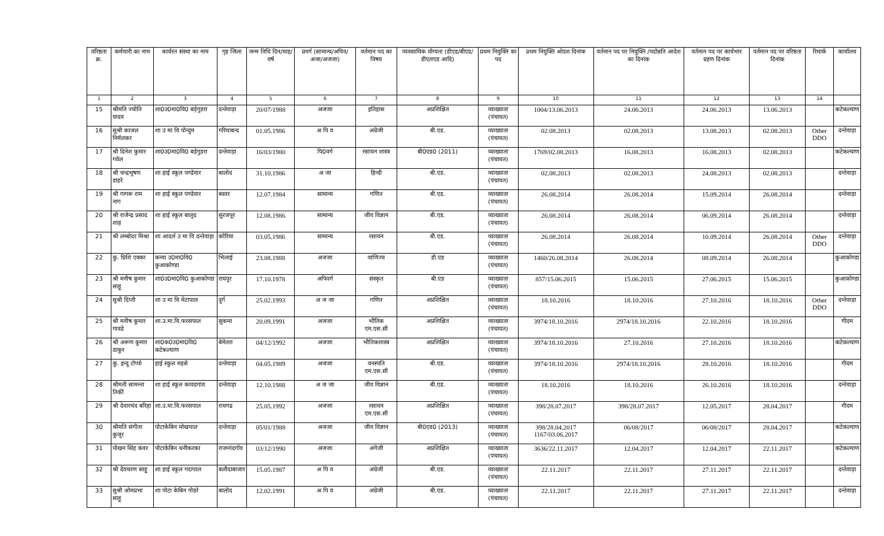| वरिष्ठता क्र. | कर्मचारी का नाम | कार्यरत संस्था का नाम | गृह जिला | जन्म तिथि दिन/माह/ वर्ष | प्रवर्ग (सामान्य/अपिव/अजा/अजजा) | वर्तमान पद का विषय | व्यवसायिक योग्यता (डीएड/बीएड/डीएलएड आदि) | प्रथम नियुक्ति का पद | प्रथम नियुक्ति ओदश दिनांक | वर्तमान पद पर नियुक्ति /पदोन्नति आदेश का दिनांक | वर्तमान पद पर कार्यभार ग्रहण दिनांक | वर्तमान पद पर वरिष्ठता दिनांक | रिमार्क | कार्यालय |
| --- | --- | --- | --- | --- | --- | --- | --- | --- | --- | --- | --- | --- | --- | --- |
| 1 | 2 | 3 | 4 | 5 | 6 | 7 | 8 | 9 | 10 | 11 | 12 | 13 | 14 | |
| 15 | श्रीमति ज्योति यादव | शा0उ0मा0वि0 बड़ेगुडरा | दन्तेवाड़ा | 20/07/1988 | अजजा | इतिहास | अप्रशिक्षित | व्याख्याता (पंचायत) | 1004/13.06.2013 | 24.06.2013 | 24.06.2013 | 13.06.2013 | | कटेकल्याण |
| 16 | सुश्री काजल निर्मलकर | शा उ मा वि पोन्दुम | गरियाबन्द | 01.05.1986 | अ पि व | अंग्रेजी | बी.एड. | व्याख्याता (पंचायत) | 02.08.2013 | 02.08.2013 | 13.08.2013 | 02.08.2013 | Other DDO | दन्तेवाड़ा |
| 17 | श्री दिनेश कुमार गवेल | शा0उ0मा0वि0 बड़ेगुडरा | दन्तेवाड़ा | 16/03/1980 | पि0वर्ग | रसायन शास्त्र | बी0एड0 (2011) | व्याख्याता (पंचायत) | 1769/02.08.2013 | 16.08.2013 | 16.08.2013 | 02.08.2013 | | कटेकल्याण |
| 18 | श्री चन्द्रभूषण डाहरे | शा हाई स्कूल पण्डेवार | बालोद | 31.10.1986 | अ जा | हिन्दी | बी.एड. | व्याख्याता (पंचायत) | 02.08.2013 | 02.08.2013 | 24.08.2013 | 02.08.2013 | | दन्तेवाड़ा |
| 19 | श्री गागरू राम नाग | शा हाई स्कूल पण्डेवार | बस्तर | 12.07.1984 | सामान्य | गणित | बी.एड. | व्याख्याता (पंचायत) | 26.08.2014 | 26.08.2014 | 15.09.2014 | 26.08.2014 | | दन्तेवाड़ा |
| 20 | श्री राजेन्द्र प्रसाद शाह | शा हाई स्कूल बालूद | सुरजपूर | 12.08.1986 | सामान्य | जीव विज्ञान | बी.एड. | व्याख्याता (पंचायत) | 26.08.2014 | 26.08.2014 | 06.09.2014 | 26.08.2014 | | दन्तेवाड़ा |
| 21 | श्री लम्बोदर मिश्रा | शा आदर्श उ मा वि दन्तेवाड़ा | कोरिया | 03.05.1986 | सामान्य | रसायन | बी.एड. | व्याख्याता (पंचायत) | 26.08.2014 | 26.08.2014 | 10.09.2014 | 26.08.2014 | Other DDO | दन्तेवाड़ा |
| 22 | कु. प्रिशि एक्का | कन्या उ0मा0वि0 कुआकोण्डा | भिलाई | 23.08.1988 | अजजा | वाणिज्य | डी.एड | व्याख्याता (पंचायत) | 1460/26.08.2014 | 26.08.2014 | 08.09.2014 | 26.08.2014 | | कुआकोण्डा |
| 23 | श्री मनीष कुमार साहू | शा0उ0मा0वि0 कुआकोण्डा | रायपुर | 17.10.1978 | अपिवर्ग | संस्कृत | बी.एड | व्याख्याता (पंचायत) | 857/15.06.2015 | 15.06.2015 | 27.06.2015 | 15.06.2015 | | कुआकोण्डा |
| 24 | सुश्री दिप्ती | शा उ मा वि मेटापाल | दुर्ग | 25.02.1993 | अ ज जा | गणित | अप्रशिक्षित | व्याख्याता (पंचायत) | 18.10.2016 | 18.10.2016 | 27.10.2016 | 18.10.2016 | Other DDO | दन्तेवाड़ा |
| 25 | श्री मनीष कुमार गावडे | शा.उ.मा.वि.फरसपाल | सुकमा | 20.09.1991 | अजजा | भौतिक एम.एस.सी | अप्रशिक्षित | व्याख्याता (पंचायत) | 3974/18.10.2016 | 2974/18.10.2016 | 22.10.2016 | 18.10.2016 | | गीदम |
| 26 | श्री अरूण कुमार ठाकुर | शा0क0उ0मा0वि0 कटेकल्याण | बेमेतरा | 04/12/1992 | अजजा | भौतिकशास्त्र | अप्रशिक्षित | व्याख्याता (पंचायत) | 3974/18.10.2016 | 27.10.2016 | 27.10.2016 | 18.10.2016 | | कटेकल्याण |
| 27 | कु. इन्दू टोप्पो | हाई स्कुल मड़से | दन्तेवाड़ा | 04.05.1989 | अजजा | वनस्पति एम.एस.सी | बी.एड. | व्याख्याता (पंचायत) | 3974/18.10.2016 | 2974/18.10.2016 | 28.10.2016 | 18.10.2016 | | गीदम |
| 28 | श्रीमती सामन्ता तिर्की | शा हाई स्कूल कावडगांव | दन्तेवाड़ा | 12.10.1988 | अ ज जा | जीव विज्ञान | बी.एड. | व्याख्याता (पंचायत) | 18.10.2016 | 18.10.2016 | 26.10.2016 | 18.10.2016 | | दन्तेवाड़ा |
| 29 | श्री देवारचंद बरिहा | शा.उ.मा.वि.फरसपाल | रायगढ | 25.05.1992 | अजजा | रसायन एम.एस.सी | अप्रशिक्षित | व्याख्याता (पंचायत) | 398/28.07.2017 | 398/28.07.2017 | 12.05.2017 | 28.04.2017 | | गीदम |
| 30 | श्रीमति संगीता कुजूर | पोटाकेबिन मोखपाल | दन्तेवाड़ा | 05/01/1988 | अजजा | जीव विज्ञान | बी0एड0 (2013) | व्याख्याता (पंचायत) | 398/28.04.2017 1167/03.06.2017 | 06/08/2017 | 06/08/2017 | 28.04.2017 | | कटेकल्याण |
| 31 | पोखन सिंह कंवर | पोटाकेबिन धनीकरका | राजनांदगॉव | 03/12/1990 | अजजा | अंगेजी | अप्रशिक्षित | व्याख्याता (पंचायत) | 3636/22.11.2017 | 12.04.2017 | 12.04.2017 | 22.11.2017 | | कटेकल्याण |
| 32 | श्री देवचरण साहू | शा हाई स्कूल गदापाल | बलौदाबाजार | 15.05.1987 | अ पि व | अंग्रेजी | बी.एड. | व्याख्याता (पंचायत) | 22.11.2017 | 22.11.2017 | 27.11.2017 | 22.11.2017 | | दन्तेवाड़ा |
| 33 | सुश्री ओमप्रभा साहू | शा पोटा केबिन गोडरे | बालोद | 12.02.1991 | अ पि व | अंग्रेजी | बी.एड. | व्याख्याता (पंचायत) | 22.11.2017 | 22.11.2017 | 27.11.2017 | 22.11.2017 | | दन्तेवाड़ा |